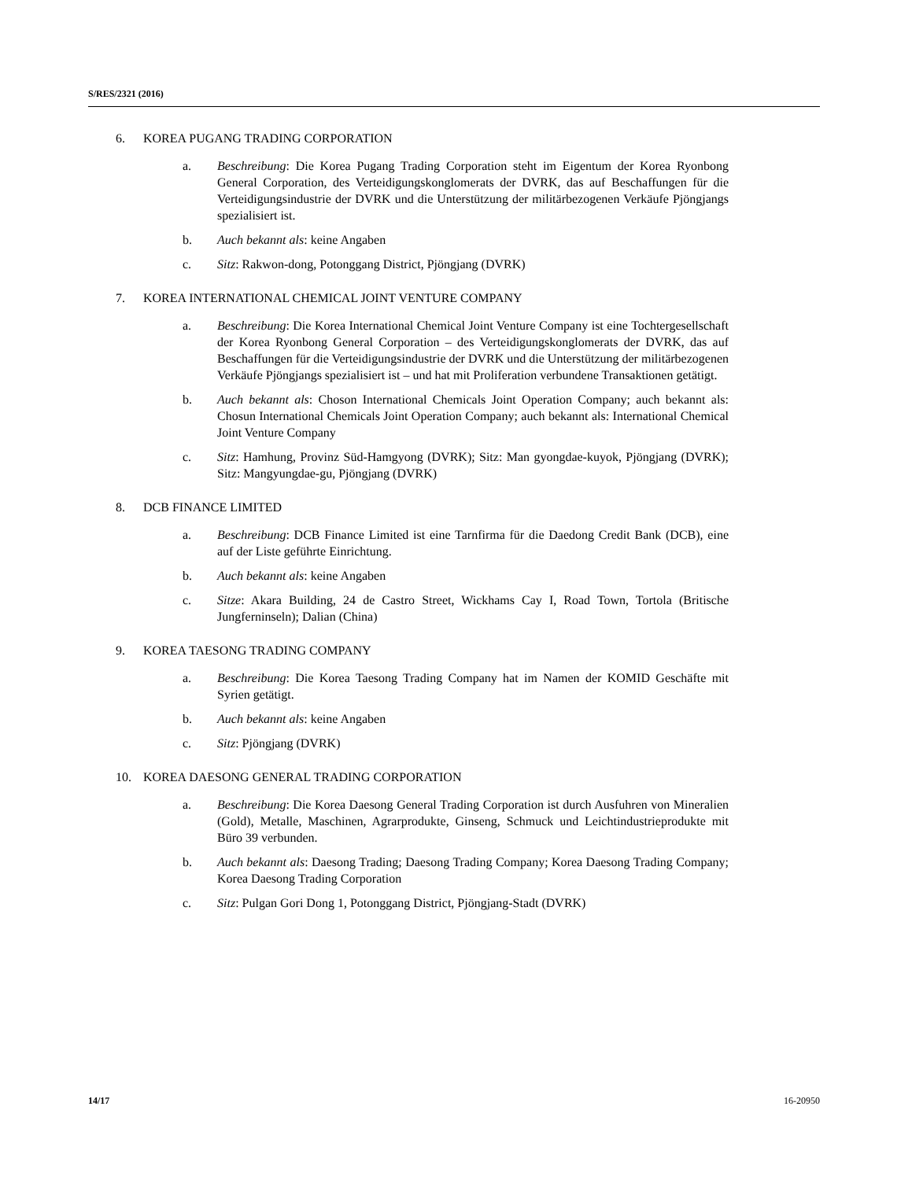S/RES/2321 (2016)
6. KOREA PUGANG TRADING CORPORATION
a. Beschreibung: Die Korea Pugang Trading Corporation steht im Eigentum der Korea Ryonbong General Corporation, des Verteidigungskonglomerats der DVRK, das auf Beschaffungen für die Verteidigungsindustrie der DVRK und die Unterstützung der militärbezogenen Verkäufe Pjöngjangs spezialisiert ist.
b. Auch bekannt als: keine Angaben
c. Sitz: Rakwon-dong, Potonggang District, Pjöngjang (DVRK)
7. KOREA INTERNATIONAL CHEMICAL JOINT VENTURE COMPANY
a. Beschreibung: Die Korea International Chemical Joint Venture Company ist eine Tochtergesellschaft der Korea Ryonbong General Corporation – des Verteidigungs­konglomerats der DVRK, das auf Beschaffungen für die Verteidigungsindustrie der DVRK und die Unterstützung der militärbezogenen Verkäufe Pjöngjangs speziali­siert ist – und hat mit Proliferation verbundene Transaktionen getätigt.
b. Auch bekannt als: Choson International Chemicals Joint Operation Company; auch bekannt als: Chosun International Chemicals Joint Operation Company; auch be­kannt als: International Chemical Joint Venture Company
c. Sitz: Hamhung, Provinz Süd-Hamgyong (DVRK); Sitz: Man gyongdae-kuyok, Pjöngjang (DVRK); Sitz: Mangyungdae-gu, Pjöngjang (DVRK)
8. DCB FINANCE LIMITED
a. Beschreibung: DCB Finance Limited ist eine Tarnfirma für die Daedong Credit Bank (DCB), eine auf der Liste geführte Einrichtung.
b. Auch bekannt als: keine Angaben
c. Sitze: Akara Building, 24 de Castro Street, Wickhams Cay I, Road Town, Tortola (Britische Jungferninseln); Dalian (China)
9. KOREA TAESONG TRADING COMPANY
a. Beschreibung: Die Korea Taesong Trading Company hat im Namen der KOMID Geschäfte mit Syrien getätigt.
b. Auch bekannt als: keine Angaben
c. Sitz: Pjöngjang (DVRK)
10. KOREA DAESONG GENERAL TRADING CORPORATION
a. Beschreibung: Die Korea Daesong General Trading Corporation ist durch Ausfuhren von Mineralien (Gold), Metalle, Maschinen, Agrarprodukte, Ginseng, Schmuck und Leichtindustrieprodukte mit Büro 39 verbunden.
b. Auch bekannt als: Daesong Trading; Daesong Trading Company; Korea Daesong Trading Company; Korea Daesong Trading Corporation
c. Sitz: Pulgan Gori Dong 1, Potonggang District, Pjöngjang-Stadt (DVRK)
14/17 16-20950